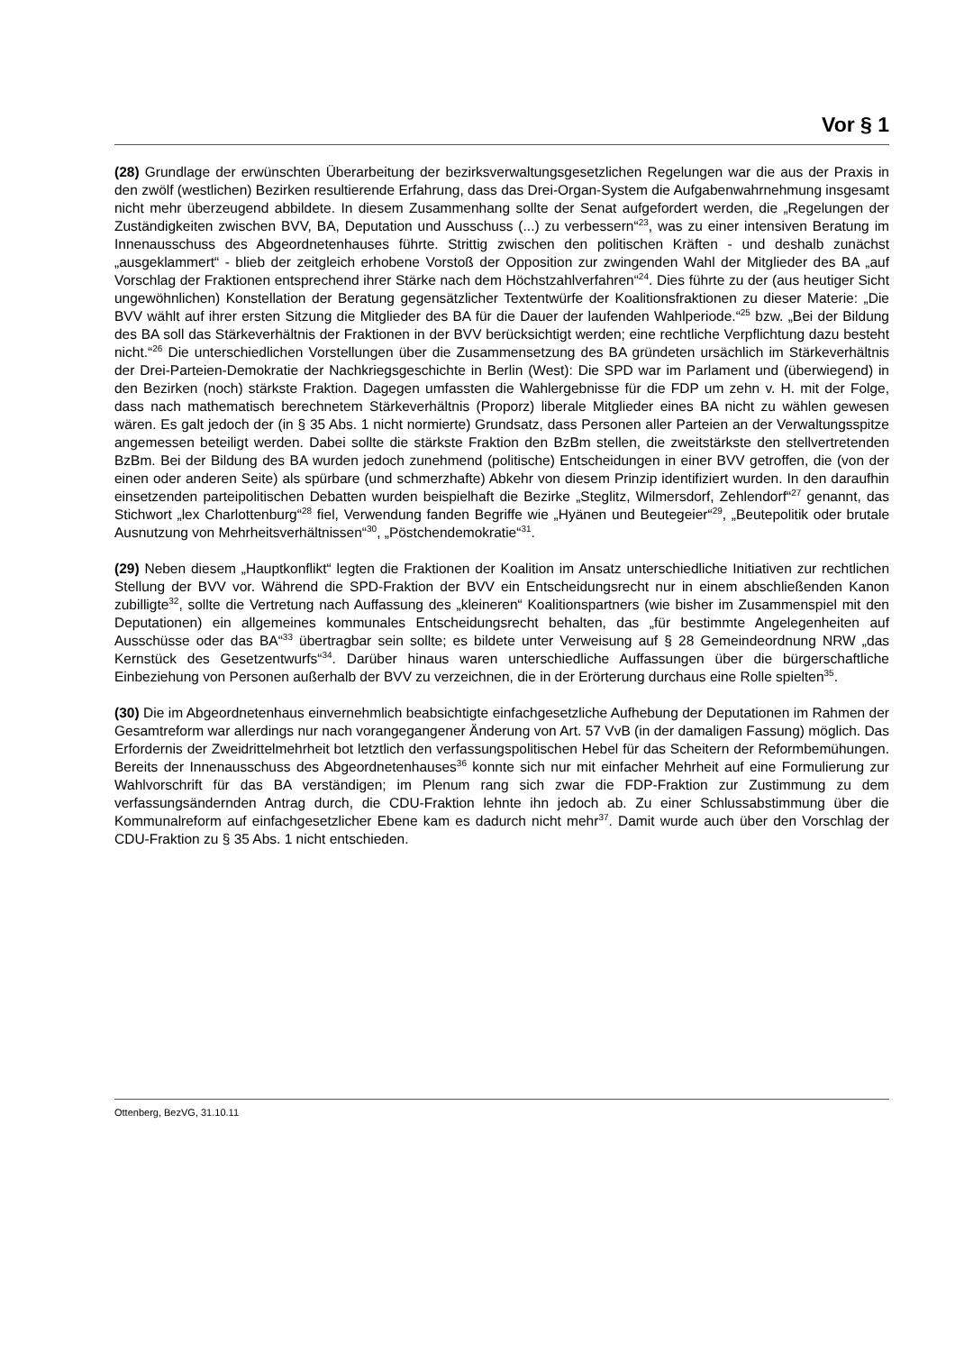Vor § 1
(28) Grundlage der erwünschten Überarbeitung der bezirksverwaltungsgesetzlichen Regelungen war die aus der Praxis in den zwölf (westlichen) Bezirken resultierende Erfahrung, dass das Drei-Organ-System die Aufgabenwahrnehmung insgesamt nicht mehr überzeugend abbildete. In diesem Zusammenhang sollte der Senat aufgefordert werden, die „Regelungen der Zuständigkeiten zwischen BVV, BA, Deputation und Ausschuss (...) zu verbessern“<sup>23</sup>, was zu einer intensiven Beratung im Innenausschuss des Abgeordnetenhauses führte. Strittig zwischen den politischen Kräften - und deshalb zunächst „ausgeklammert“ - blieb der zeitgleich erhobene Vorstoß der Opposition zur zwingenden Wahl der Mitglieder des BA „auf Vorschlag der Fraktionen entsprechend ihrer Stärke nach dem Höchstzahlverfahren“<sup>24</sup>. Dies führte zu der (aus heutiger Sicht ungewöhnlichen) Konstellation der Beratung gegensätzlicher Textentwürfe der Koalitionsfraktionen zu dieser Materie: „Die BVV wählt auf ihrer ersten Sitzung die Mitglieder des BA für die Dauer der laufenden Wahlperiode.“<sup>25</sup> bzw. „Bei der Bildung des BA soll das Stärkeverhältnis der Fraktionen in der BVV berücksichtigt werden; eine rechtliche Verpflichtung dazu besteht nicht.“<sup>26</sup> Die unterschiedlichen Vorstellungen über die Zusammensetzung des BA gründeten ursächlich im Stärkeverhältnis der Drei-Parteien-Demokratie der Nachkriegsgeschichte in Berlin (West): Die SPD war im Parlament und (überwiegend) in den Bezirken (noch) stärkste Fraktion. Dagegen umfassten die Wahlergebnisse für die FDP um zehn v. H. mit der Folge, dass nach mathematisch berechnetem Stärkeverhältnis (Proporz) liberale Mitglieder eines BA nicht zu wählen gewesen wären. Es galt jedoch der (in § 35 Abs. 1 nicht normierte) Grundsatz, dass Personen aller Parteien an der Verwaltungsspitze angemessen beteiligt werden. Dabei sollte die stärkste Fraktion den BzBm stellen, die zweitstärkste den stellvertretenden BzBm. Bei der Bildung des BA wurden jedoch zunehmend (politische) Entscheidungen in einer BVV getroffen, die (von der einen oder anderen Seite) als spürbare (und schmerzhafte) Abkehr von diesem Prinzip identifiziert wurden. In den daraufhin einsetzenden parteipolitischen Debatten wurden beispielhaft die Bezirke „Steglitz, Wilmersdorf, Zehlendorf“<sup>27</sup> genannt, das Stichwort „lex Charlottenburg“<sup>28</sup> fiel, Verwendung fanden Begriffe wie „Hyänen und Beutegeier“<sup>29</sup>, „Beutepolitik oder brutale Ausnutzung von Mehrheitsverhältnissen“<sup>30</sup>, „Pöstchendemokratie“<sup>31</sup>.
(29) Neben diesem „Hauptkonflikt“ legten die Fraktionen der Koalition im Ansatz unterschiedliche Initiativen zur rechtlichen Stellung der BVV vor. Während die SPD-Fraktion der BVV ein Entscheidungsrecht nur in einem abschließenden Kanon zubilligte<sup>32</sup>, sollte die Vertretung nach Auffassung des „kleineren“ Koalitionspartners (wie bisher im Zusammenspiel mit den Deputationen) ein allgemeines kommunales Entscheidungsrecht behalten, das „für bestimmte Angelegenheiten auf Ausschüsse oder das BA“<sup>33</sup> übertragbar sein sollte; es bildete unter Verweisung auf § 28 Gemeindeordnung NRW „das Kernstück des Gesetzentwurfs“<sup>34</sup>. Darüber hinaus waren unterschiedliche Auffassungen über die bürgerschaftliche Einbeziehung von Personen außerhalb der BVV zu verzeichnen, die in der Erörterung durchaus eine Rolle spielten<sup>35</sup>.
(30) Die im Abgeordnetenhaus einvernehmlich beabsichtigte einfachgesetzliche Aufhebung der Deputationen im Rahmen der Gesamtreform war allerdings nur nach vorangegangener Änderung von Art. 57 VvB (in der damaligen Fassung) möglich. Das Erfordernis der Zweidrittelmehrheit bot letztlich den verfassungspolitischen Hebel für das Scheitern der Reformbemühungen. Bereits der Innenausschuss des Abgeordnetenhauses<sup>36</sup> konnte sich nur mit einfacher Mehrheit auf eine Formulierung zur Wahlvorschrift für das BA verständigen; im Plenum rang sich zwar die FDP-Fraktion zur Zustimmung zu dem verfassungsändernden Antrag durch, die CDU-Fraktion lehnte ihn jedoch ab. Zu einer Schlussabstimmung über die Kommunalreform auf einfachgesetzlicher Ebene kam es dadurch nicht mehr<sup>37</sup>. Damit wurde auch über den Vorschlag der CDU-Fraktion zu § 35 Abs. 1 nicht entschieden.
Ottenberg, BezVG, 31.10.11